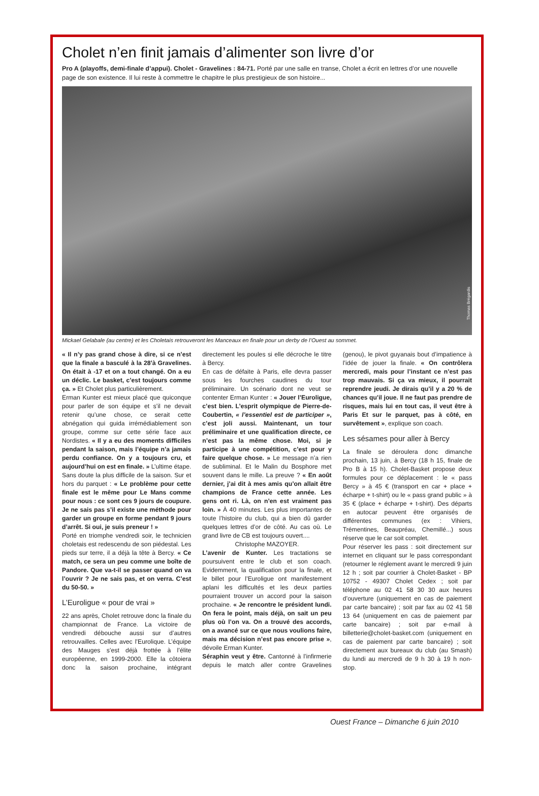Cholet n’en finit jamais d’alimenter son livre d’or
Pro A (playoffs, demi-finale d’appui). Cholet - Gravelines : 84-71. Porté par une salle en transe, Cholet a écrit en lettres d’or une nouvelle page de son existence. Il lui reste à commettre le chapitre le plus prestigieux de son histoire...
Thomas Brégardis
Mickael Gelabale (au centre) et les Choletais retrouveront les Manceaux en finale pour un derby de l’Ouest au sommet.
« Il n’y pas grand chose à dire, si ce n’est que la finale a basculé à la 28’à Gravelines. On était à -17 et on a tout changé. On a eu un déclic. Le basket, c’est toujours comme ça. » Et Cholet plus particulièrement.
Erman Kunter est mieux placé que quiconque pour parler de son équipe et s’il ne devait retenir qu’une chose, ce serait cette abnégation qui guida irrémédiablement son groupe, comme sur cette série face aux Nordistes. « Il y a eu des moments difficiles pendant la saison, mais l’équipe n’a jamais perdu confiance. On y a toujours cru, et aujourd’hui on est en finale. » L’ultime étape. Sans doute la plus difficile de la saison. Sur et hors du parquet : « Le problème pour cette finale est le même pour Le Mans comme pour nous : ce sont ces 9 jours de coupure. Je ne sais pas s’il existe une méthode pour garder un groupe en forme pendant 9 jours d’arrêt. Si oui, je suis preneur ! »
Porté en triomphe vendredi soir, le technicien choletais est redescendu de son piédestal. Les pieds sur terre, il a déjà la tête à Bercy. « Ce match, ce sera un peu comme une boîte de Pandore. Que va-t-il se passer quand on va l’ouvrir ? Je ne sais pas, et on verra. C’est du 50-50. »
L’Euroligue « pour de vrai »
22 ans après, Cholet retrouve donc la finale du championnat de France. La victoire de vendredi débouche aussi sur d’autres retrouvailles. Celles avec l’Eurolique. L’équipe des Mauges s’est déjà frottée à l’élite européenne, en 1999-2000. Elle la côtoiera donc la saison prochaine, intégrant directement les poules si elle décroche le titre à Bercy.
En cas de défaite à Paris, elle devra passer sous les fourches caudines du tour préliminaire. Un scénario dont ne veut se contenter Erman Kunter : « Jouer l’Euroligue, c’est bien. L’esprit olympique de Pierre-de-Coubertin, « l’essentiel est de participer », c’est joli aussi. Maintenant, un tour préliminaire et une qualification directe, ce n’est pas la même chose. Moi, si je participe à une compétition, c’est pour y faire quelque chose. » Le message n’a rien de subliminal. Et le Malin du Bosphore met souvent dans le mille. La preuve ? « En août dernier, j’ai dit à mes amis qu’on allait être champions de France cette année. Les gens ont ri. Là, on n’en est vraiment pas loin. » À 40 minutes. Les plus importantes de toute l’histoire du club, qui a bien dû garder quelques lettres d’or de côté. Au cas où. Le grand livre de CB est toujours ouvert....
Christophe MAZOYER.
L’avenir de Kunter. Les tractations se poursuivent entre le club et son coach. Evidemment, la qualification pour la finale, et le billet pour l’Euroligue ont manifestement aplani les difficultés et les deux parties pourraient trouver un accord pour la saison prochaine. « Je rencontre le président lundi. On fera le point, mais déjà, on sait un peu plus où l’on va. On a trouvé des accords, on a avancé sur ce que nous voulions faire, mais ma décision n’est pas encore prise », dévoile Erman Kunter.
Séraphin veut y être. Cantonné à l’infirmerie depuis le match aller contre Gravelines (genou), le pivot guyanais bout d’impatience à l’idée de jouer la finale. « On contrôlera mercredi, mais pour l’instant ce n’est pas trop mauvais. Si ça va mieux, il pourrait reprendre jeudi. Je dirais qu’il y a 20 % de chances qu’il joue. Il ne faut pas prendre de risques, mais lui en tout cas, il veut être à Paris Et sur le parquet, pas à côté, en survêtement », explique son coach.
Les sésames pour aller à Bercy
La finale se déroulera donc dimanche prochain, 13 juin, à Bercy (18 h 15, finale de Pro B à 15 h). Cholet-Basket propose deux formules pour ce déplacement : le « pass Bercy » à 45 € (transport en car + place + écharpe + t-shirt) ou le « pass grand public » à 35 € (place + écharpe + t-shirt). Des départs en autocar peuvent être organisés de différentes communes (ex : Vihiers, Trémentines, Beaupréau, Chemillé...) sous réserve que le car soit complet.
Pour réserver les pass : soit directement sur internet en cliquant sur le pass correspondant (retourner le réglement avant le mercredi 9 juin 12 h ; soit par courrier à Cholet-Basket - BP 10752 - 49307 Cholet Cedex ; soit par téléphone au 02 41 58 30 30 aux heures d’ouverture (uniquement en cas de paiement par carte bancaire) ; soit par fax au 02 41 58 13 64 (uniquement en cas de paiement par carte bancaire) ; soit par e-mail à billetterie@cholet-basket.com (uniquement en cas de paiement par carte bancaire) ; soit directement aux bureaux du club (au Smash) du lundi au mercredi de 9 h 30 à 19 h non-stop.
Ouest France – Dimanche 6 juin 2010